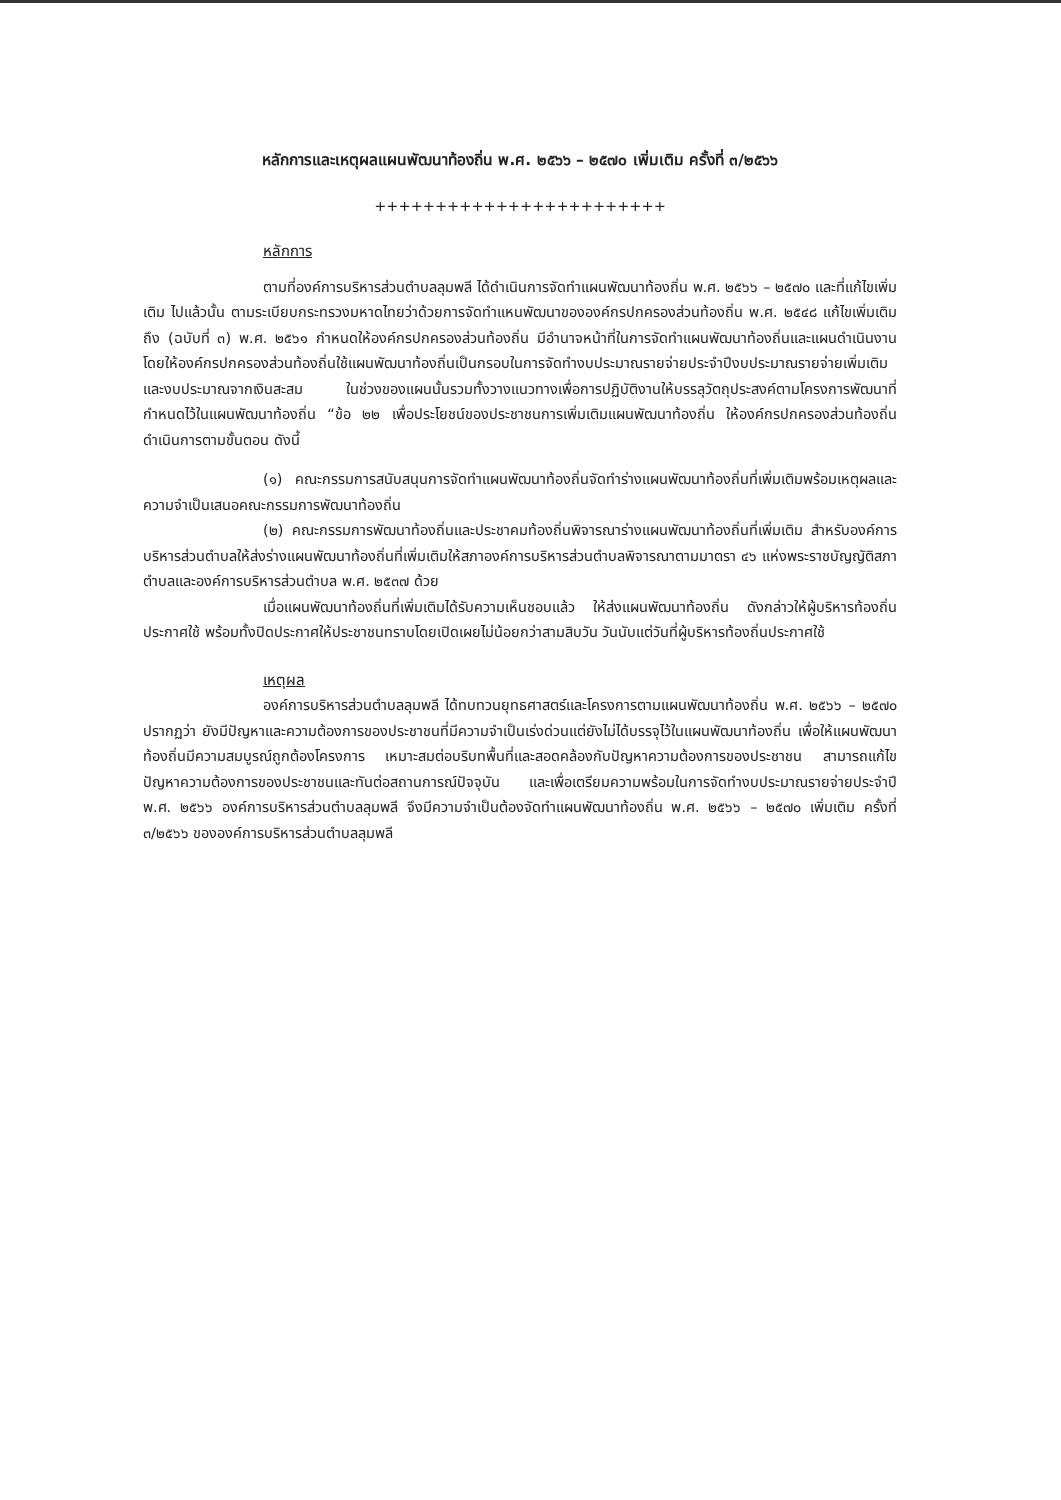หลักการและเหตุผลแผนพัฒนาท้องถิ่น พ.ศ. ๒๕๖๖ – ๒๕๗๐ เพิ่มเติม ครั้งที่ ๓/๒๕๖๖
++++++++++++++++++++++++
หลักการ
ตามที่องค์การบริหารส่วนตำบลลุมพลี ได้ดำเนินการจัดทำแผนพัฒนาท้องถิ่น พ.ศ. ๒๕๖๖ – ๒๕๗๐ และที่แก้ไขเพิ่มเติม ไปแล้วนั้น ตามระเบียบกระทรวงมหาดไทยว่าด้วยการจัดทำแหนพัฒนาขององค์กรปกครองส่วนท้องถิ่น พ.ศ. ๒๕๔๘ แก้ไขเพิ่มเติมถึง (ฉบับที่ ๓) พ.ศ. ๒๕๖๑ กำหนดให้องค์กรปกครองส่วนท้องถิ่น มีอำนาจหน้าที่ในการจัดทำแผนพัฒนาท้องถิ่นและแผนดำเนินงาน โดยให้องค์กรปกครองส่วนท้องถิ่นใช้แผนพัฒนาท้องถิ่นเป็นกรอบในการจัดทำงบประมาณรายจ่ายประจำปีงบประมาณรายจ่ายเพิ่มเติม และงบประมาณจากเงินสะสม ในช่วงของแผนนั้นรวมทั้งวางแนวทางเพื่อการปฏิบัติงานให้บรรลุวัตถุประสงค์ตามโครงการพัฒนาที่กำหนดไว้ในแผนพัฒนาท้องถิ่น “ข้อ ๒๒ เพื่อประโยชน์ของประชาชนการเพิ่มเติมแผนพัฒนาท้องถิ่น ให้องค์กรปกครองส่วนท้องถิ่นดำเนินการตามขั้นตอน ดังนี้
(๑) คณะกรรมการสนับสนุนการจัดทำแผนพัฒนาท้องถิ่นจัดทำร่างแผนพัฒนาท้องถิ่นที่เพิ่มเติมพร้อมเหตุผลและความจำเป็นเสนอคณะกรรมการพัฒนาท้องถิ่น
(๒) คณะกรรมการพัฒนาท้องถิ่นและประชาคมท้องถิ่นพิจารณาร่างแผนพัฒนาท้องถิ่นที่เพิ่มเติม สำหรับองค์การบริหารส่วนตำบลให้ส่งร่างแผนพัฒนาท้องถิ่นที่เพิ่มเติมให้สภาองค์การบริหารส่วนตำบลพิจารณาตามมาตรา ๔๖ แห่งพระราชบัญญัติสภาตำบลและองค์การบริหารส่วนตำบล พ.ศ. ๒๕๓๗ ด้วย
เมื่อแผนพัฒนาท้องถิ่นที่เพิ่มเติมได้รับความเห็นชอบแล้ว ให้ส่งแผนพัฒนาท้องถิ่น ดังกล่าวให้ผู้บริหารท้องถิ่นประกาศใช้ พร้อมทั้งปิดประกาศให้ประชาชนทราบโดยเปิดเผยไม่น้อยกว่าสามสิบวัน วันนับแต่วันที่ผู้บริหารท้องถิ่นประกาศใช้
เหตุผล
องค์การบริหารส่วนตำบลลุมพลี ได้ทบทวนยุทธศาสตร์และโครงการตามแผนพัฒนาท้องถิ่น พ.ศ. ๒๕๖๖ – ๒๕๗๐ ปรากฏว่า ยังมีปัญหาและความต้องการของประชาชนที่มีความจำเป็นเร่งด่วนแต่ยังไม่ได้บรรจุไว้ในแผนพัฒนาท้องถิ่น เพื่อให้แผนพัฒนาท้องถิ่นมีความสมบูรณ์ถูกต้องโครงการ เหมาะสมต่อบริบทพื้นที่และสอดคล้องกับปัญหาความต้องการของประชาชน สามารถแก้ไขปัญหาความต้องการของประชาชนและทันต่อสถานการณ์ปัจจุบัน และเพื่อเตรียมความพร้อมในการจัดทำงบประมาณรายจ่ายประจำปี พ.ศ. ๒๕๖๖ องค์การบริหารส่วนตำบลลุมพลี จึงมีความจำเป็นต้องจัดทำแผนพัฒนาท้องถิ่น พ.ศ. ๒๕๖๖ – ๒๕๗๐ เพิ่มเติม ครั้งที่ ๓/๒๕๖๖ ขององค์การบริหารส่วนตำบลลุมพลี